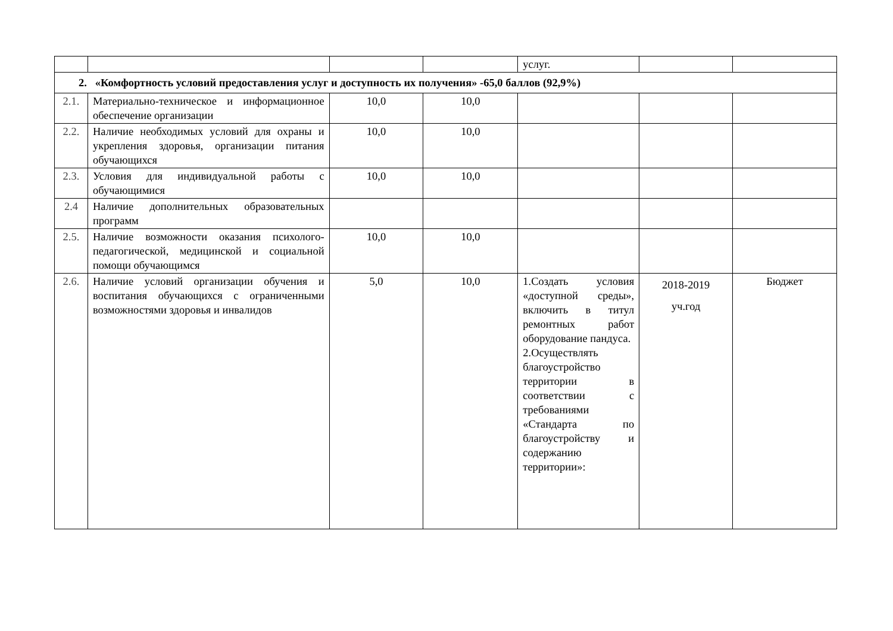| | | | | услуг. | | |
| 2. «Комфортность условий предоставления услуг и доступность их получения» -65,0 баллов (92,9%) | | | | | | |
| 2.1. | Материально-техническое и информационное обеспечение организации | 10,0 | 10,0 | | | |
| 2.2. | Наличие необходимых условий для охраны и укрепления здоровья, организации питания обучающихся | 10,0 | 10,0 | | | |
| 2.3. | Условия для индивидуальной работы с обучающимися | 10,0 | 10,0 | | | |
| 2.4 | Наличие дополнительных образовательных программ | | | | | |
| 2.5. | Наличие возможности оказания психолого-педагогической, медицинской и социальной помощи обучающимся | 10,0 | 10,0 | | | |
| 2.6. | Наличие условий организации обучения и воспитания обучающихся с ограниченными возможностями здоровья и инвалидов | 5,0 | 10,0 | 1.Создать условия «доступной среды», включить в титул ремонтных работ оборудование пандуса. 2.Осуществлять благоустройство территории в соответствии с требованиями «Стандарта по благоустройству и содержанию территории»: | 2018-2019 уч.год | Бюджет |